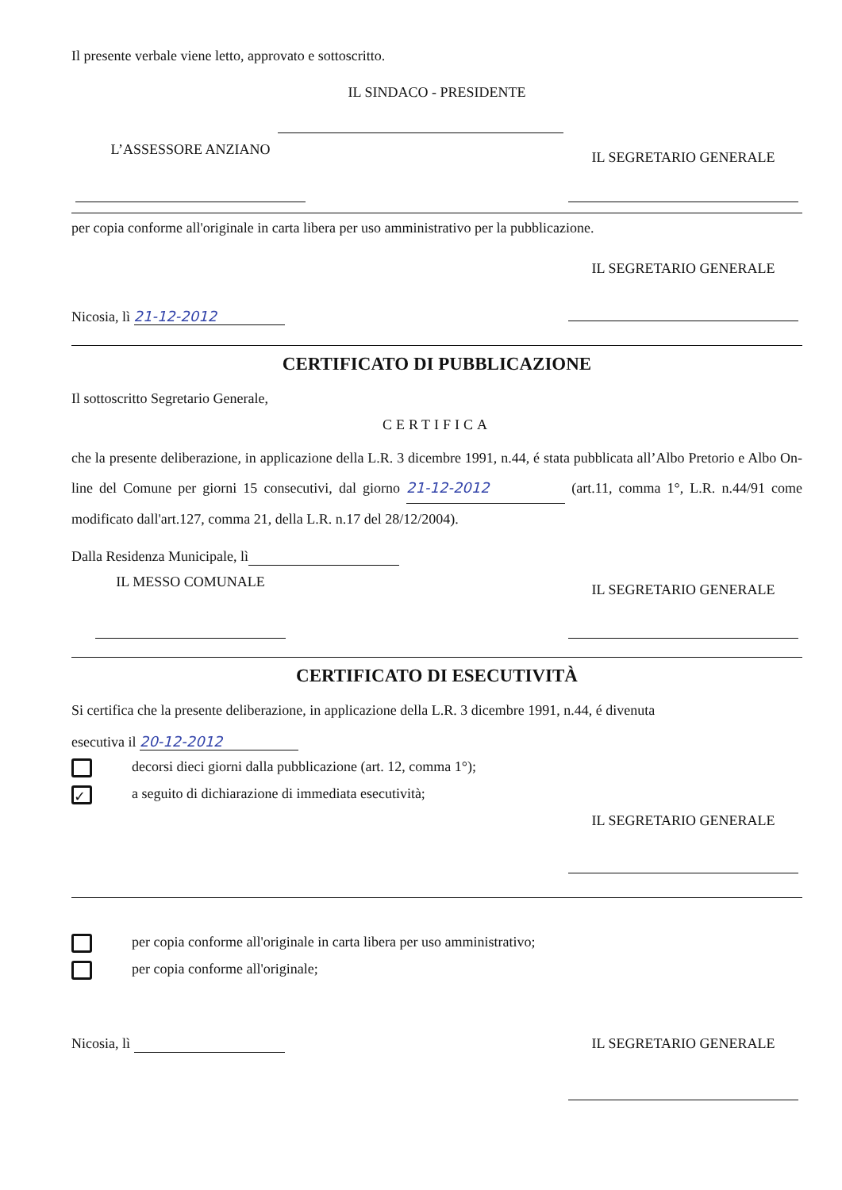Il presente verbale viene letto, approvato e sottoscritto.
IL SINDACO - PRESIDENTE
L’ASSESSORE ANZIANO
IL SEGRETARIO GENERALE
per copia conforme all'originale in carta libera per uso amministrativo per la pubblicazione.
Nicosia, lì 21-12-2012
IL SEGRETARIO GENERALE
CERTIFICATO DI PUBBLICAZIONE
Il sottoscritto Segretario Generale,
CERTIFICA
che la presente deliberazione, in applicazione della L.R. 3 dicembre 1991, n.44, é stata pubblicata all’Albo Pretorio e Albo On-line del Comune per giorni 15 consecutivi, dal giorno 21-12-2012 (art.11, comma 1°, L.R. n.44/91 come modificato dall'art.127, comma 21, della L.R. n.17 del 28/12/2004).
Dalla Residenza Municipale, lì
IL MESSO COMUNALE
IL SEGRETARIO GENERALE
CERTIFICATO DI ESECUTIVITÀ
Si certifica che la presente deliberazione, in applicazione della L.R. 3 dicembre 1991, n.44, é divenuta
esecutiva il 20-12-2012
decorsi dieci giorni dalla pubblicazione (art. 12, comma 1°);
✓ a seguito di dichiarazione di immediata esecutività;
IL SEGRETARIO GENERALE
per copia conforme all'originale in carta libera per uso amministrativo;
per copia conforme all'originale;
Nicosia, lì IL SEGRETARIO GENERALE